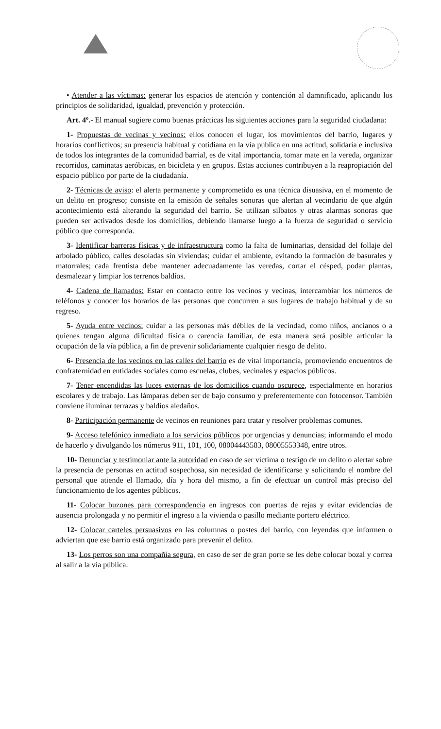• Atender a las víctimas: generar los espacios de atención y contención al damnificado, aplicando los principios de solidaridad, igualdad, prevención y protección.
Art. 4º.- El manual sugiere como buenas prácticas las siguientes acciones para la seguridad ciudadana:
1- Propuestas de vecinas y vecinos: ellos conocen el lugar, los movimientos del barrio, lugares y horarios conflictivos; su presencia habitual y cotidiana en la vía publica en una actitud, solidaria e inclusiva de todos los integrantes de la comunidad barrial, es de vital importancia, tomar mate en la vereda, organizar recorridos, caminatas aeróbicas, en bicicleta y en grupos. Estas acciones contribuyen a la reapropiación del espacio público por parte de la ciudadanía.
2- Técnicas de aviso: el alerta permanente y comprometido es una técnica disuasiva, en el momento de un delito en progreso; consiste en la emisión de señales sonoras que alertan al vecindario de que algún acontecimiento está alterando la seguridad del barrio. Se utilizan silbatos y otras alarmas sonoras que pueden ser activados desde los domicilios, debiendo llamarse luego a la fuerza de seguridad o servicio público que corresponda.
3- Identificar barreras físicas y de infraestructura como la falta de luminarias, densidad del follaje del arbolado público, calles desoladas sin viviendas; cuidar el ambiente, evitando la formación de basurales y matorrales; cada frentista debe mantener adecuadamente las veredas, cortar el césped, podar plantas, desmalezar y limpiar los terrenos baldíos.
4- Cadena de llamados: Estar en contacto entre los vecinos y vecinas, intercambiar los números de teléfonos y conocer los horarios de las personas que concurren a sus lugares de trabajo habitual y de su regreso.
5- Ayuda entre vecinos: cuidar a las personas más débiles de la vecindad, como niños, ancianos o a quienes tengan alguna dificultad física o carencia familiar, de esta manera será posible articular la ocupación de la vía pública, a fin de prevenir solidariamente cualquier riesgo de delito.
6- Presencia de los vecinos en las calles del barrio es de vital importancia, promoviendo encuentros de confraternidad en entidades sociales como escuelas, clubes, vecinales y espacios públicos.
7- Tener encendidas las luces externas de los domicilios cuando oscurece, especialmente en horarios escolares y de trabajo. Las lámparas deben ser de bajo consumo y preferentemente con fotocensor. También conviene iluminar terrazas y baldíos aledaños.
8- Participación permanente de vecinos en reuniones para tratar y resolver problemas comunes.
9- Acceso telefónico inmediato a los servicios públicos por urgencias y denuncias; informando el modo de hacerlo y divulgando los números 911, 101, 100, 08004443583, 08005553348, entre otros.
10- Denunciar y testimoniar ante la autoridad en caso de ser víctima o testigo de un delito o alertar sobre la presencia de personas en actitud sospechosa, sin necesidad de identificarse y solicitando el nombre del personal que atiende el llamado, día y hora del mismo, a fin de efectuar un control más preciso del funcionamiento de los agentes públicos.
11- Colocar buzones para correspondencia en ingresos con puertas de rejas y evitar evidencias de ausencia prolongada y no permitir el ingreso a la vivienda o pasillo mediante portero eléctrico.
12- Colocar carteles persuasivos en las columnas o postes del barrio, con leyendas que informen o adviertan que ese barrio está organizado para prevenir el delito.
13- Los perros son una compañía segura, en caso de ser de gran porte se les debe colocar bozal y correa al salir a la vía pública.